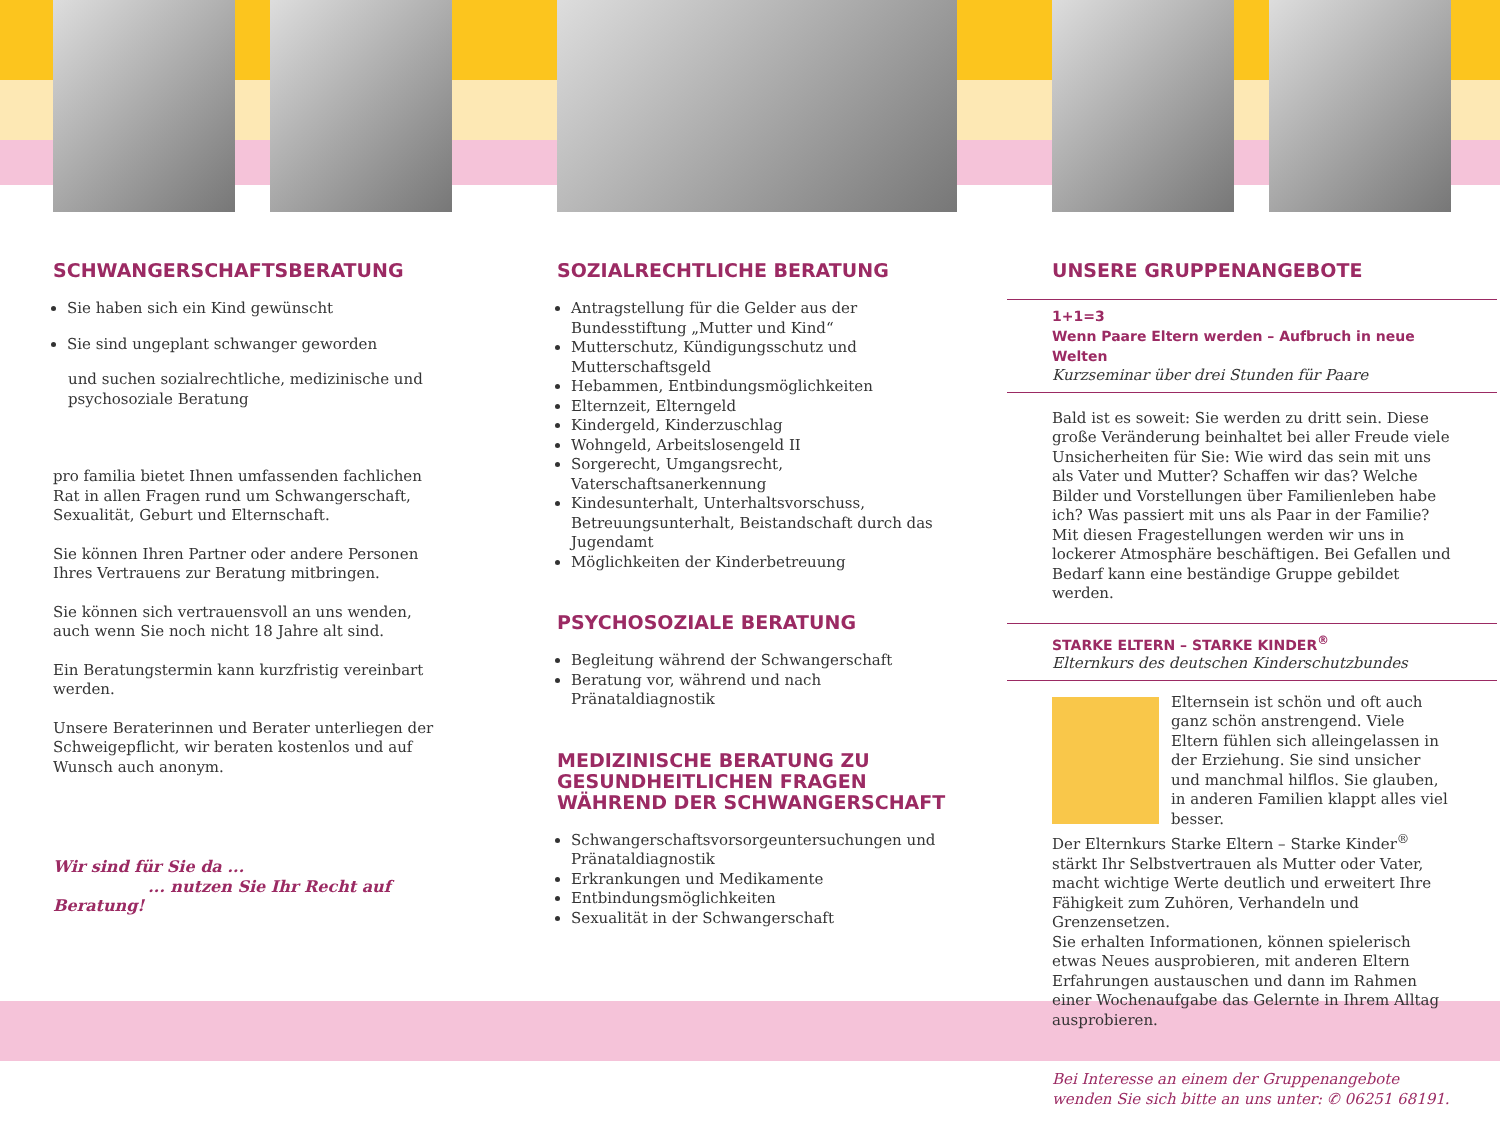SCHWANGERSCHAFTSBERATUNG
Sie haben sich ein Kind gewünscht
Sie sind ungeplant schwanger geworden
und suchen sozialrechtliche, medizinische und psychosoziale Beratung
pro familia bietet Ihnen umfassenden fachlichen Rat in allen Fragen rund um Schwangerschaft, Sexualität, Geburt und Elternschaft.
Sie können Ihren Partner oder andere Personen Ihres Vertrauens zur Beratung mitbringen.
Sie können sich vertrauensvoll an uns wenden, auch wenn Sie noch nicht 18 Jahre alt sind.
Ein Beratungstermin kann kurzfristig vereinbart werden.
Unsere Beraterinnen und Berater unterliegen der Schweigepflicht, wir beraten kostenlos und auf Wunsch auch anonym.
Wir sind für Sie da ...
... nutzen Sie Ihr Recht auf Beratung!
SOZIALRECHTLICHE BERATUNG
Antragstellung für die Gelder aus der Bundesstiftung „Mutter und Kind“
Mutterschutz, Kündigungsschutz und Mutterschaftsgeld
Hebammen, Entbindungsmöglichkeiten
Elternzeit, Elterngeld
Kindergeld, Kinderzuschlag
Wohngeld, Arbeitslosengeld II
Sorgerecht, Umgangsrecht, Vaterschaftsanerkennung
Kindesunterhalt, Unterhaltsvorschuss, Betreuungsunterhalt, Beistandschaft durch das Jugendamt
Möglichkeiten der Kinderbetreuung
PSYCHOSOZIALE BERATUNG
Begleitung während der Schwangerschaft
Beratung vor, während und nach Pränataldiagnostik
MEDIZINISCHE BERATUNG ZU GESUNDHEITLICHEN FRAGEN WÄHREND DER SCHWANGERSCHAFT
Schwangerschaftsvorsorgeuntersuchungen und Pränataldiagnostik
Erkrankungen und Medikamente
Entbindungsmöglichkeiten
Sexualität in der Schwangerschaft
UNSERE GRUPPENANGEBOTE
1+1=3
Wenn Paare Eltern werden – Aufbruch in neue Welten
Kurzseminar über drei Stunden für Paare
Bald ist es soweit: Sie werden zu dritt sein. Diese große Veränderung beinhaltet bei aller Freude viele Unsicherheiten für Sie: Wie wird das sein mit uns als Vater und Mutter? Schaffen wir das? Welche Bilder und Vorstellungen über Familienleben habe ich? Was passiert mit uns als Paar in der Familie?
Mit diesen Fragestellungen werden wir uns in lockerer Atmosphäre beschäftigen. Bei Gefallen und Bedarf kann eine beständige Gruppe gebildet werden.
STARKE ELTERN – STARKE KINDER<sup>®</sup>
Elternkurs des deutschen Kinderschutzbundes
Elternsein ist schön und oft auch ganz schön anstrengend. Viele Eltern fühlen sich alleingelassen in der Erziehung. Sie sind unsicher und manchmal hilflos. Sie glauben, in anderen Familien klappt alles viel besser.
Der Elternkurs Starke Eltern – Starke Kinder<sup>®</sup> stärkt Ihr Selbstvertrauen als Mutter oder Vater, macht wichtige Werte deutlich und erweitert Ihre Fähigkeit zum Zuhören, Verhandeln und Grenzensetzen.
Sie erhalten Informationen, können spielerisch etwas Neues ausprobieren, mit anderen Eltern Erfahrungen austauschen und dann im Rahmen einer Wochenaufgabe das Gelernte in Ihrem Alltag ausprobieren.
Bei Interesse an einem der Gruppenangebote wenden Sie sich bitte an uns unter: ✆ 06251 68191.